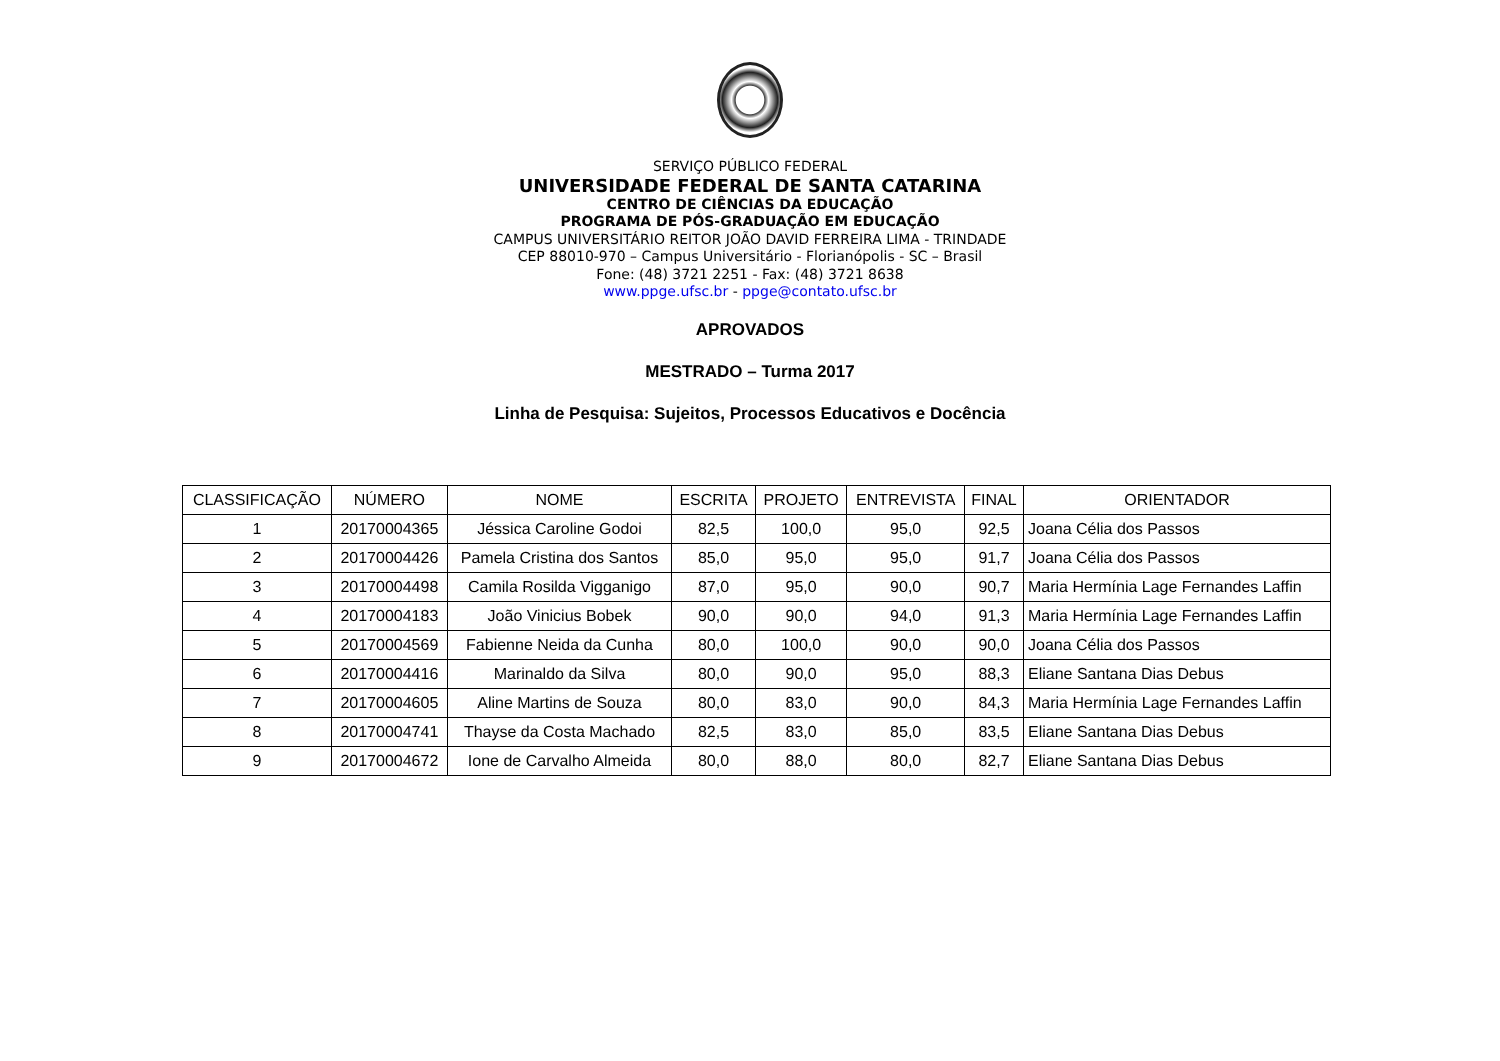SERVIÇO PÚBLICO FEDERAL
UNIVERSIDADE FEDERAL DE SANTA CATARINA
CENTRO DE CIÊNCIAS DA EDUCAÇÃO
PROGRAMA DE PÓS-GRADUAÇÃO EM EDUCAÇÃO
CAMPUS UNIVERSITÁRIO REITOR JOÃO DAVID FERREIRA LIMA - TRINDADE
CEP 88010-970 – Campus Universitário - Florianópolis - SC – Brasil
Fone: (48) 3721 2251 - Fax: (48) 3721 8638
www.ppge.ufsc.br - ppge@contato.ufsc.br
APROVADOS
MESTRADO – Turma 2017
Linha de Pesquisa: Sujeitos, Processos Educativos e Docência
| CLASSIFICAÇÃO | NÚMERO | NOME | ESCRITA | PROJETO | ENTREVISTA | FINAL | ORIENTADOR |
| --- | --- | --- | --- | --- | --- | --- | --- |
| 1 | 20170004365 | Jéssica Caroline Godoi | 82,5 | 100,0 | 95,0 | 92,5 | Joana Célia dos Passos |
| 2 | 20170004426 | Pamela Cristina dos Santos | 85,0 | 95,0 | 95,0 | 91,7 | Joana Célia dos Passos |
| 3 | 20170004498 | Camila Rosilda Vigganigo | 87,0 | 95,0 | 90,0 | 90,7 | Maria Hermínia Lage Fernandes Laffin |
| 4 | 20170004183 | João Vinicius Bobek | 90,0 | 90,0 | 94,0 | 91,3 | Maria Hermínia Lage Fernandes Laffin |
| 5 | 20170004569 | Fabienne Neida da Cunha | 80,0 | 100,0 | 90,0 | 90,0 | Joana Célia dos Passos |
| 6 | 20170004416 | Marinaldo da Silva | 80,0 | 90,0 | 95,0 | 88,3 | Eliane Santana Dias Debus |
| 7 | 20170004605 | Aline Martins de Souza | 80,0 | 83,0 | 90,0 | 84,3 | Maria Hermínia Lage Fernandes Laffin |
| 8 | 20170004741 | Thayse da Costa Machado | 82,5 | 83,0 | 85,0 | 83,5 | Eliane Santana Dias Debus |
| 9 | 20170004672 | Ione de Carvalho Almeida | 80,0 | 88,0 | 80,0 | 82,7 | Eliane Santana Dias Debus |